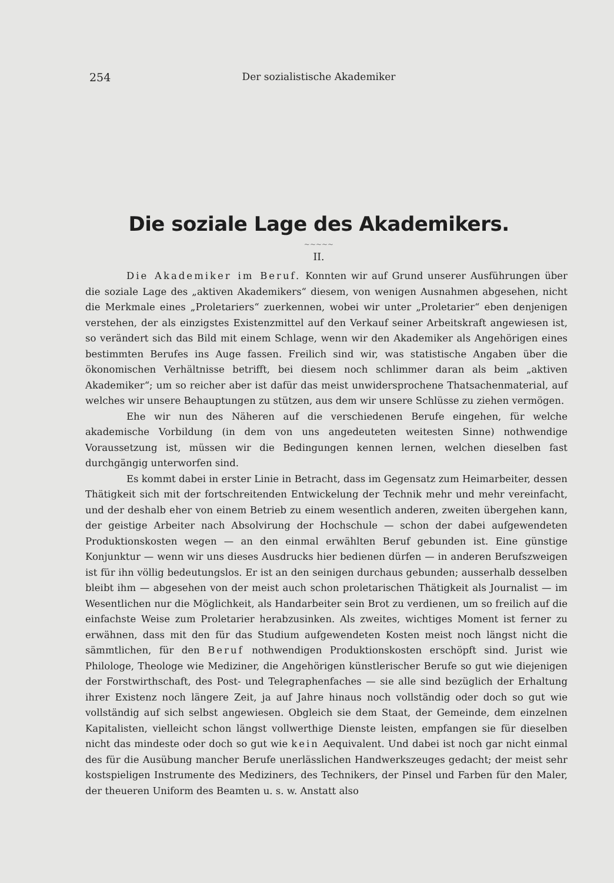254
Der sozialistische Akademiker
Die soziale Lage des Akademikers.
~~~~~
II.
Die Akademiker im Beruf. Konnten wir auf Grund unserer Ausführungen über die soziale Lage des „aktiven Akademikers“ diesem, von wenigen Ausnahmen abgesehen, nicht die Merkmale eines „Proletariers“ zuerkennen, wobei wir unter „Proletarier“ eben denjenigen verstehen, der als einzigstes Existenzmittel auf den Verkauf seiner Arbeitskraft angewiesen ist, so verändert sich das Bild mit einem Schlage, wenn wir den Akademiker als Angehörigen eines bestimmten Berufes ins Auge fassen. Freilich sind wir, was statistische Angaben über die ökonomischen Verhältnisse betrifft, bei diesem noch schlimmer daran als beim „aktiven Akademiker“; um so reicher aber ist dafür das meist unwidersprochene Thatsachenmaterial, auf welches wir unsere Behauptungen zu stützen, aus dem wir unsere Schlüsse zu ziehen vermögen.
Ehe wir nun des Näheren auf die verschiedenen Berufe eingehen, für welche akademische Vorbildung (in dem von uns angedeuteten weitesten Sinne) nothwendige Voraussetzung ist, müssen wir die Bedingungen kennen lernen, welchen dieselben fast durchgängig unterworfen sind.
Es kommt dabei in erster Linie in Betracht, dass im Gegensatz zum Heimarbeiter, dessen Thätigkeit sich mit der fortschreitenden Entwickelung der Technik mehr und mehr vereinfacht, und der deshalb eher von einem Betrieb zu einem wesentlich anderen, zweiten übergehen kann, der geistige Arbeiter nach Absolvirung der Hochschule — schon der dabei aufgewendeten Produktionskosten wegen — an den einmal erwählten Beruf gebunden ist. Eine günstige Konjunktur — wenn wir uns dieses Ausdrucks hier bedienen dürfen — in anderen Berufszweigen ist für ihn völlig bedeutungslos. Er ist an den seinigen durchaus gebunden; ausserhalb desselben bleibt ihm — abgesehen von der meist auch schon proletarischen Thätigkeit als Journalist — im Wesentlichen nur die Möglichkeit, als Handarbeiter sein Brot zu verdienen, um so freilich auf die einfachste Weise zum Proletarier herabzusinken. Als zweites, wichtiges Moment ist ferner zu erwähnen, dass mit den für das Studium aufgewendeten Kosten meist noch längst nicht die sämmtlichen, für den Beruf nothwendigen Produktionskosten erschöpft sind. Jurist wie Philologe, Theologe wie Mediziner, die Angehörigen künstlerischer Berufe so gut wie diejenigen der Forstwirthschaft, des Post- und Telegraphenfaches — sie alle sind bezüglich der Erhaltung ihrer Existenz noch längere Zeit, ja auf Jahre hinaus noch vollständig oder doch so gut wie vollständig auf sich selbst angewiesen. Obgleich sie dem Staat, der Gemeinde, dem einzelnen Kapitalisten, vielleicht schon längst vollwerthige Dienste leisten, empfangen sie für dieselben nicht das mindeste oder doch so gut wie kein Aequivalent. Und dabei ist noch gar nicht einmal des für die Ausübung mancher Berufe unerlässlichen Handwerkszeuges gedacht; der meist sehr kostspieligen Instrumente des Mediziners, des Technikers, der Pinsel und Farben für den Maler, der theueren Uniform des Beamten u. s. w. Anstatt also